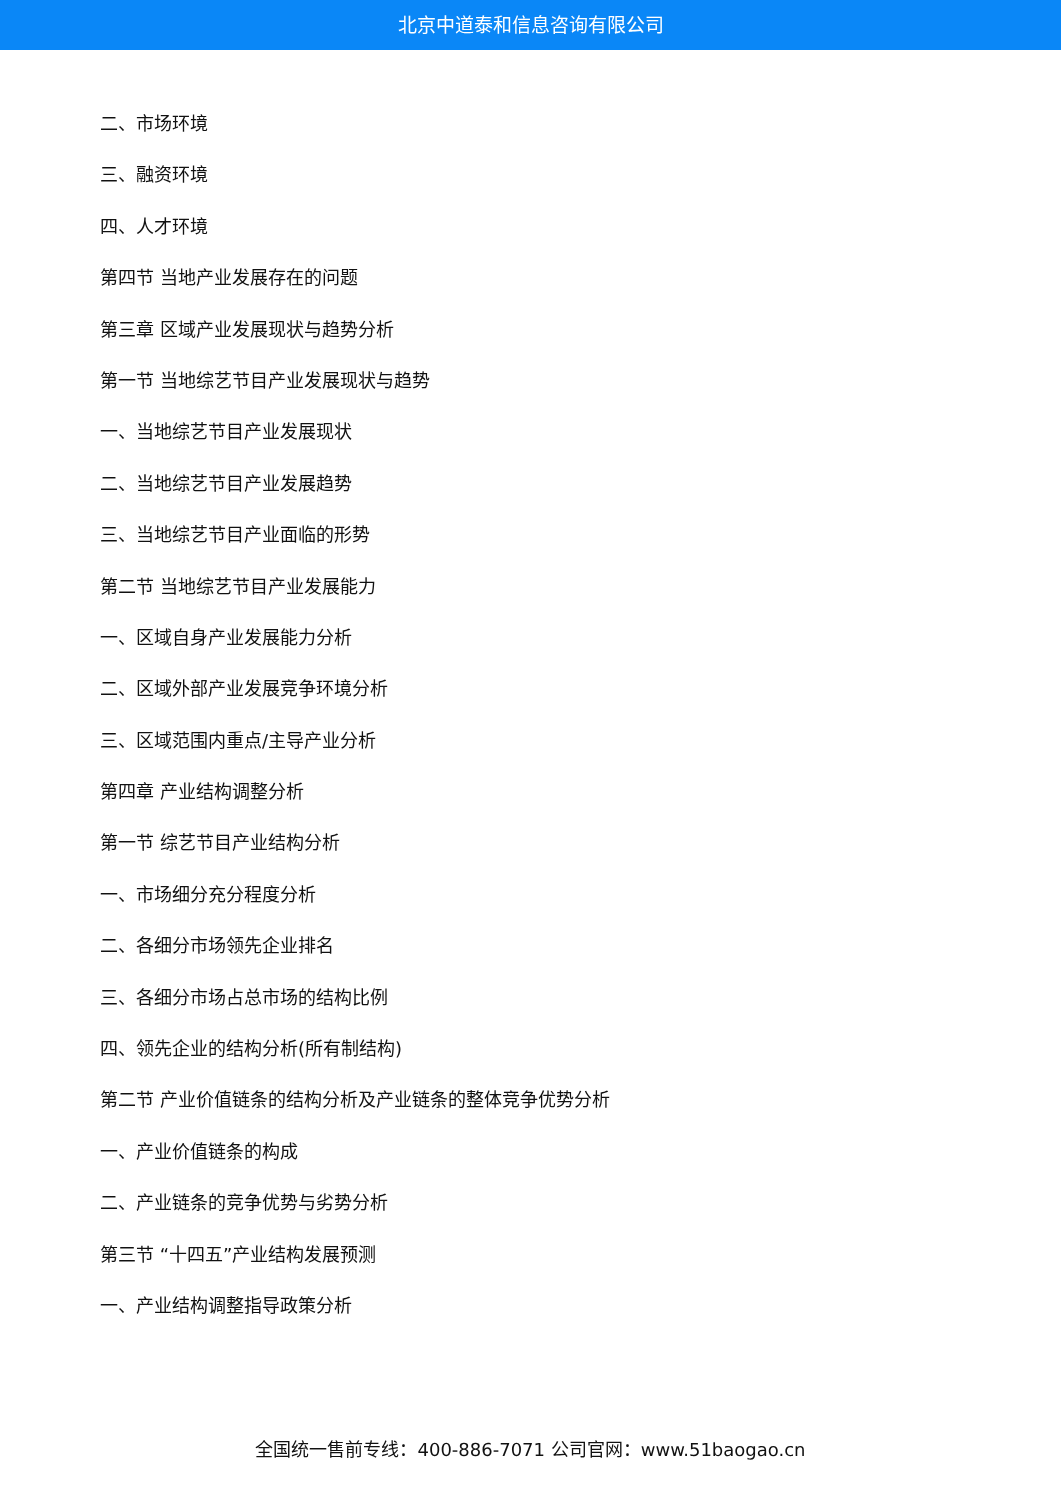北京中道泰和信息咨询有限公司
二、市场环境
三、融资环境
四、人才环境
第四节 当地产业发展存在的问题
第三章 区域产业发展现状与趋势分析
第一节 当地综艺节目产业发展现状与趋势
一、当地综艺节目产业发展现状
二、当地综艺节目产业发展趋势
三、当地综艺节目产业面临的形势
第二节 当地综艺节目产业发展能力
一、区域自身产业发展能力分析
二、区域外部产业发展竞争环境分析
三、区域范围内重点/主导产业分析
第四章 产业结构调整分析
第一节 综艺节目产业结构分析
一、市场细分充分程度分析
二、各细分市场领先企业排名
三、各细分市场占总市场的结构比例
四、领先企业的结构分析(所有制结构)
第二节 产业价值链条的结构分析及产业链条的整体竞争优势分析
一、产业价值链条的构成
二、产业链条的竞争优势与劣势分析
第三节 “十四五”产业结构发展预测
一、产业结构调整指导政策分析
全国统一售前专线：400-886-7071 公司官网：www.51baogao.cn